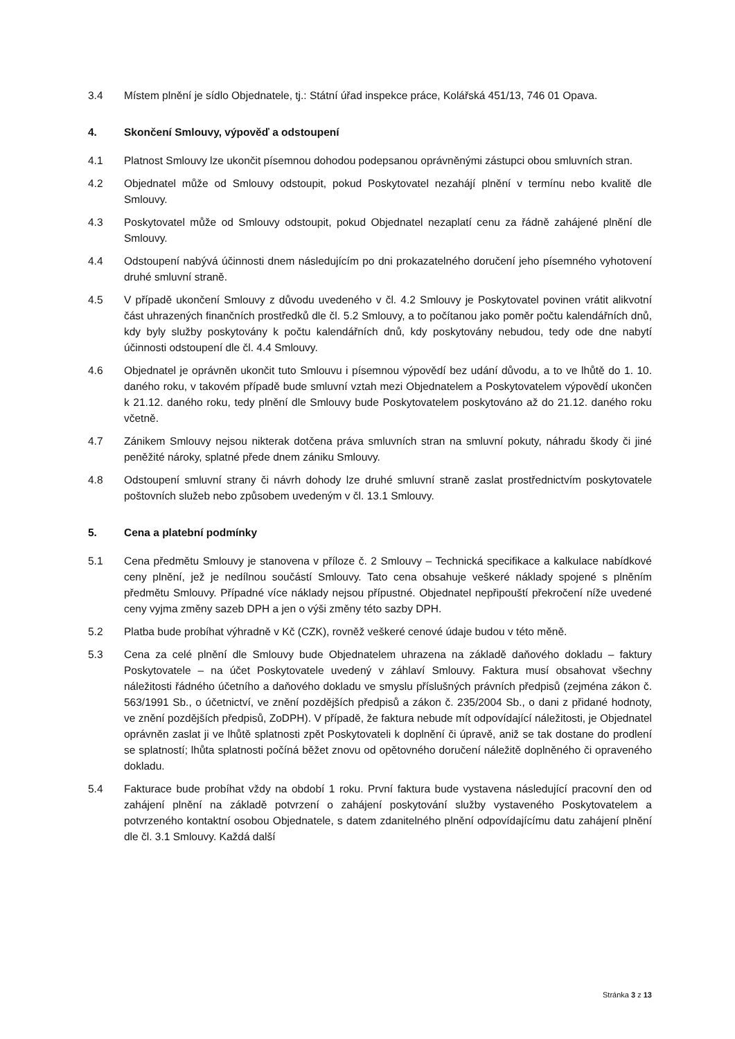3.4 Místem plnění je sídlo Objednatele, tj.: Státní úřad inspekce práce, Kolářská 451/13, 746 01 Opava.
4. Skončení Smlouvy, výpověď a odstoupení
4.1 Platnost Smlouvy lze ukončit písemnou dohodou podepsanou oprávněnými zástupci obou smluvních stran.
4.2 Objednatel může od Smlouvy odstoupit, pokud Poskytovatel nezahájí plnění v termínu nebo kvalitě dle Smlouvy.
4.3 Poskytovatel může od Smlouvy odstoupit, pokud Objednatel nezaplatí cenu za řádně zahájené plnění dle Smlouvy.
4.4 Odstoupení nabývá účinnosti dnem následujícím po dni prokazatelného doručení jeho písemného vyhotovení druhé smluvní straně.
4.5 V případě ukončení Smlouvy z důvodu uvedeného v čl. 4.2 Smlouvy je Poskytovatel povinen vrátit alikvotní část uhrazených finančních prostředků dle čl. 5.2 Smlouvy, a to počítanou jako poměr počtu kalendářních dnů, kdy byly služby poskytovány k počtu kalendářních dnů, kdy poskytovány nebudou, tedy ode dne nabytí účinnosti odstoupení dle čl. 4.4 Smlouvy.
4.6 Objednatel je oprávněn ukončit tuto Smlouvu i písemnou výpovědí bez udání důvodu, a to ve lhůtě do 1. 10. daného roku, v takovém případě bude smluvní vztah mezi Objednatelem a Poskytovatelem výpovědí ukončen k 21.12. daného roku, tedy plnění dle Smlouvy bude Poskytovatelem poskytováno až do 21.12. daného roku včetně.
4.7 Zánikem Smlouvy nejsou nikterak dotčena práva smluvních stran na smluvní pokuty, náhradu škody či jiné peněžité nároky, splatné přede dnem zániku Smlouvy.
4.8 Odstoupení smluvní strany či návrh dohody lze druhé smluvní straně zaslat prostřednictvím poskytovatele poštovních služeb nebo způsobem uvedeným v čl. 13.1 Smlouvy.
5. Cena a platební podmínky
5.1 Cena předmětu Smlouvy je stanovena v příloze č. 2 Smlouvy – Technická specifikace a kalkulace nabídkové ceny plnění, jež je nedílnou součástí Smlouvy. Tato cena obsahuje veškeré náklady spojené s plněním předmětu Smlouvy. Případné více náklady nejsou přípustné. Objednatel nepřipouští překročení níže uvedené ceny vyjma změny sazeb DPH a jen o výši změny této sazby DPH.
5.2 Platba bude probíhat výhradně v Kč (CZK), rovněž veškeré cenové údaje budou v této měně.
5.3 Cena za celé plnění dle Smlouvy bude Objednatelem uhrazena na základě daňového dokladu – faktury Poskytovatele – na účet Poskytovatele uvedený v záhlaví Smlouvy. Faktura musí obsahovat všechny náležitosti řádného účetního a daňového dokladu ve smyslu příslušných právních předpisů (zejména zákon č. 563/1991 Sb., o účetnictví, ve znění pozdějších předpisů a zákon č. 235/2004 Sb., o dani z přidané hodnoty, ve znění pozdějších předpisů, ZoDPH). V případě, že faktura nebude mít odpovídající náležitosti, je Objednatel oprávněn zaslat ji ve lhůtě splatnosti zpět Poskytovateli k doplnění či úpravě, aniž se tak dostane do prodlení se splatností; lhůta splatnosti počíná běžet znovu od opětovného doručení náležitě doplněného či opraveného dokladu.
5.4 Fakturace bude probíhat vždy na období 1 roku. První faktura bude vystavena následující pracovní den od zahájení plnění na základě potvrzení o zahájení poskytování služby vystaveného Poskytovatelem a potvrzeného kontaktní osobou Objednatele, s datem zdanitelného plnění odpovídajícímu datu zahájení plnění dle čl. 3.1 Smlouvy. Každá další
Stránka 3 z 13